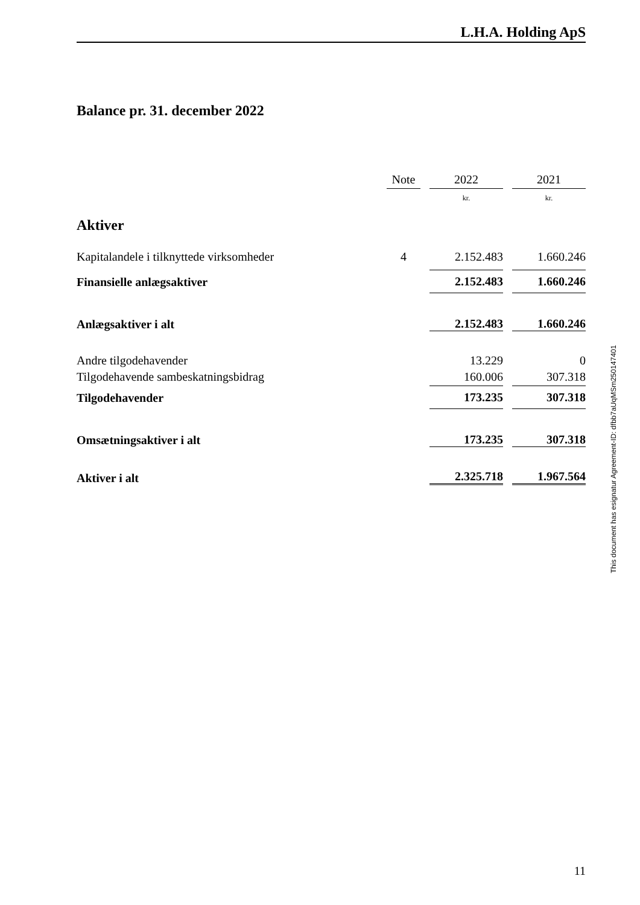L.H.A. Holding ApS
Balance pr. 31. december 2022
| | Note | | 2022 | | 2021 |
| --- | --- | --- | --- | --- | --- |
| | | | kr. | | kr. |
| Aktiver | | | | | |
| Kapitalandele i tilknyttede virksomheder | 4 | | 2.152.483 | | 1.660.246 |
| Finansielle anlægsaktiver | | | 2.152.483 | | 1.660.246 |
| Anlægsaktiver i alt | | | 2.152.483 | | 1.660.246 |
| Andre tilgodehavender | | | 13.229 | | 0 |
| Tilgodehavende sambeskatningsbidrag | | | 160.006 | | 307.318 |
| Tilgodehavender | | | 173.235 | | 307.318 |
| Omsætningsaktiver i alt | | | 173.235 | | 307.318 |
| Aktiver i alt | | | 2.325.718 | | 1.967.564 |
This document has esignatur Agreement-ID: dfbb7aUqMSm250147401
11